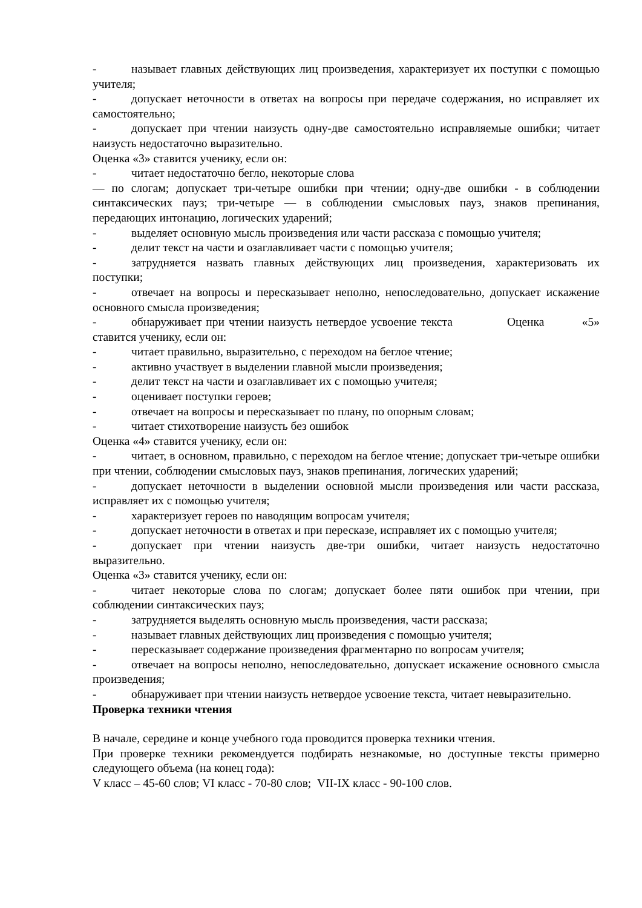- называет главных действующих лиц произведения, характеризует их поступки с помощью учителя;
- допускает неточности в ответах на вопросы при передаче содержания, но исправляет их самостоятельно;
- допускает при чтении наизусть одну-две самостоятельно исправляемые ошибки; читает наизусть недостаточно выразительно.
Оценка «3» ставится ученику, если он:
- читает недостаточно бегло, некоторые слова
— по слогам; допускает три-четыре ошибки при чтении; одну-две ошибки - в соблюдении синтаксических пауз; три-четыре — в соблюдении смысловых пауз, знаков препинания, передающих интонацию, логических ударений;
- выделяет основную мысль произведения или части рассказа с помощью учителя;
- делит текст на части и озаглавливает части с помощью учителя;
- затрудняется назвать главных действующих лиц произведения, характеризовать их поступки;
- отвечает на вопросы и пересказывает неполно, непоследовательно, допускает искажение основного смысла произведения;
- обнаруживает при чтении наизусть нетвердое усвоение текста Оценка «5» ставится ученику, если он:
- читает правильно, выразительно, с переходом на беглое чтение;
- активно участвует в выделении главной мысли произведения;
- делит текст на части и озаглавливает их с помощью учителя;
- оценивает поступки героев;
- отвечает на вопросы и пересказывает по плану, по опорным словам;
- читает стихотворение наизусть без ошибок
Оценка «4» ставится ученику, если он:
- читает, в основном, правильно, с переходом на беглое чтение; допускает три-четыре ошибки при чтении, соблюдении смысловых пауз, знаков препинания, логических ударений;
- допускает неточности в выделении основной мысли произведения или части рассказа, исправляет их с помощью учителя;
- характеризует героев по наводящим вопросам учителя;
- допускает неточности в ответах и при пересказе, исправляет их с помощью учителя;
- допускает при чтении наизусть две-три ошибки, читает наизусть недостаточно выразительно.
Оценка «3» ставится ученику, если он:
- читает некоторые слова по слогам; допускает более пяти ошибок при чтении, при соблюдении синтаксических пауз;
- затрудняется выделять основную мысль произведения, части рассказа;
- называет главных действующих лиц произведения с помощью учителя;
- пересказывает содержание произведения фрагментарно по вопросам учителя;
- отвечает на вопросы неполно, непоследовательно, допускает искажение основного смысла произведения;
- обнаруживает при чтении наизусть нетвердое усвоение текста, читает невыразительно.
Проверка техники чтения
В начале, середине и конце учебного года проводится проверка техники чтения.
При проверке техники рекомендуется подбирать незнакомые, но доступные тексты примерно следующего объема (на конец года):
V класс – 45-60 слов; VI класс - 70-80 слов; VII-IX класс - 90-100 слов.